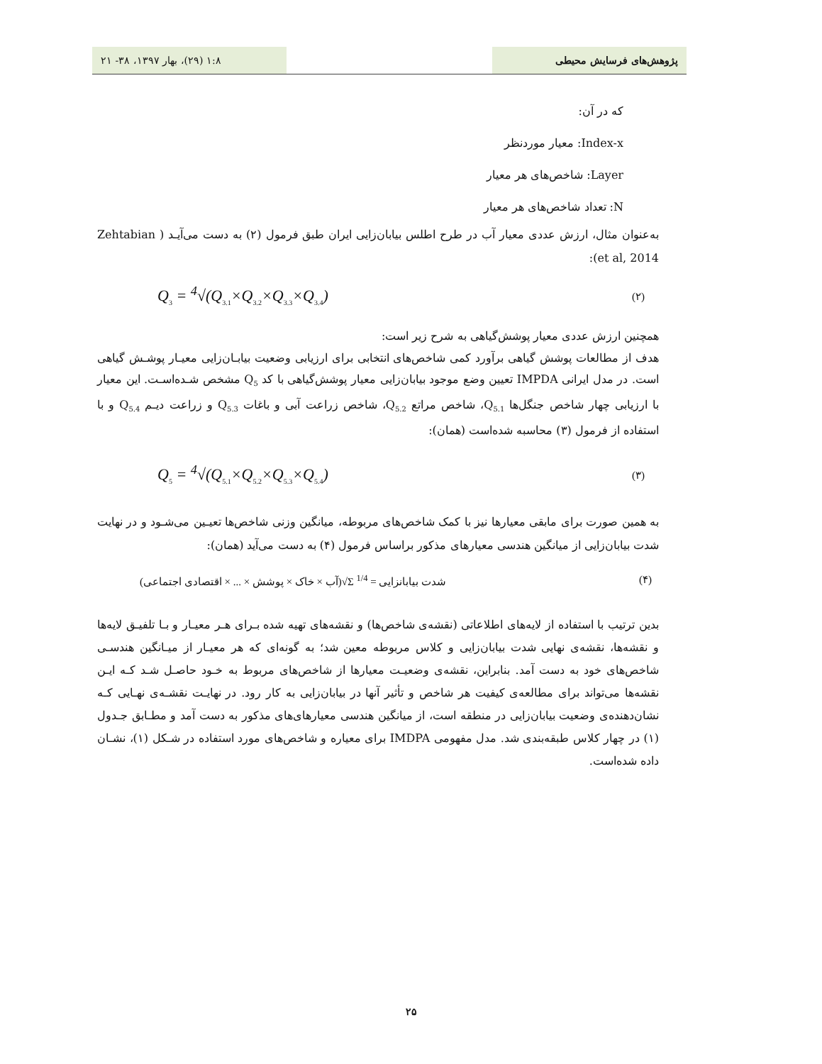پژوهش‌های فرسایش محیطی ۱:۸ (۲۹)، بهار ۱۳۹۷، ۳۸- ۲۱
که در آن:
Index-x: معیار موردنظر
Layer: شاخص‌های هر معیار
N: تعداد شاخص‌های هر معیار
به‌عنوان مثال، ارزش عددی معیار آب در طرح اطلس بیابان‌زایی ایران طبق فرمول (۲) به دست می‌آیـد ( Zehtabian et al, 2014):
Q<sub>3</sub> = <sup>4</sup>√(Q<sub>3.1</sub>×Q<sub>3.2</sub>×Q<sub>3.3</sub>×Q<sub>3.4</sub>) (۲)
همچنین ارزش عددی معیار پوشش‌گیاهی به شرح زیر است:
هدف از مطالعات پوشش گیاهی برآورد کمی شاخص‌های انتخابی برای ارزیابی وضعیت بیابـان‌زایی معیـار پوشـش گیاهی است. در مدل ایرانی IMPDA تعیین وضع موجود بیابان‌زایی معیار پوشش‌گیاهی با کد Q<sub>5</sub> مشخص شـده‌اسـت. این معیار با ارزیابی چهار شاخص جنگل‌ها Q<sub>5.1</sub>، شاخص مراتع Q<sub>5.2</sub>، شاخص زراعت آبی و باغات Q<sub>5.3</sub> و زراعت دیـم Q<sub>5.4</sub> و با استفاده از فرمول (۳) محاسبه شده‌است (همان):
Q<sub>5</sub> = <sup>4</sup>√(Q<sub>5.1</sub>×Q<sub>5.2</sub>×Q<sub>5.3</sub>×Q<sub>5.4</sub>) (۳)
به همین صورت برای مابقی معیارها نیز با کمک شاخص‌های مربوطه، میانگین وزنی شاخص‌ها تعیـین می‌شـود و در نهایت شدت بیابان‌زایی از میانگین هندسی معیارهای مذکور براساس فرمول (۴) به دست می‌آید (همان):
شدت بیابانزایی = Σ <sup>1/4</sup>√(آب × خاک × پوشش × ... × اقتصادی اجتماعی) (۴)
بدین ترتیب با استفاده از لایه‌های اطلاعاتی (نقشه‌ی شاخص‌ها) و نقشه‌های تهیه شده بـرای هـر معیـار و بـا تلفیـق لایه‌ها و نقشه‌ها، نقشه‌ی نهایی شدت بیابان‌زایی و کلاس مربوطه معین شد؛ به گونه‌ای که هر معیـار از میـانگین هندسـی شاخص‌های خود به دست آمد. بنابراین، نقشه‌ی وضعیـت معیارها از شاخص‌های مربوط به خـود حاصـل شـد کـه ایـن نقشه‌ها می‌تواند برای مطالعه‌ی کیفیت هر شاخص و تأثیر آنها در بیابان‌زایی به کار رود. در نهایـت نقشـه‌ی نهـایی کـه نشان‌دهنده‌ی وضعیت بیابان‌زایی در منطقه است، از میانگین هندسی معیارهای‌های مذکور به دست آمد و مطـابق جـدول (۱) در چهار کلاس طبقه‌بندی شد. مدل مفهومی IMDPA برای معیاره و شاخص‌های مورد استفاده در شـکل (۱)، نشـان داده شده‌است.
۲۵